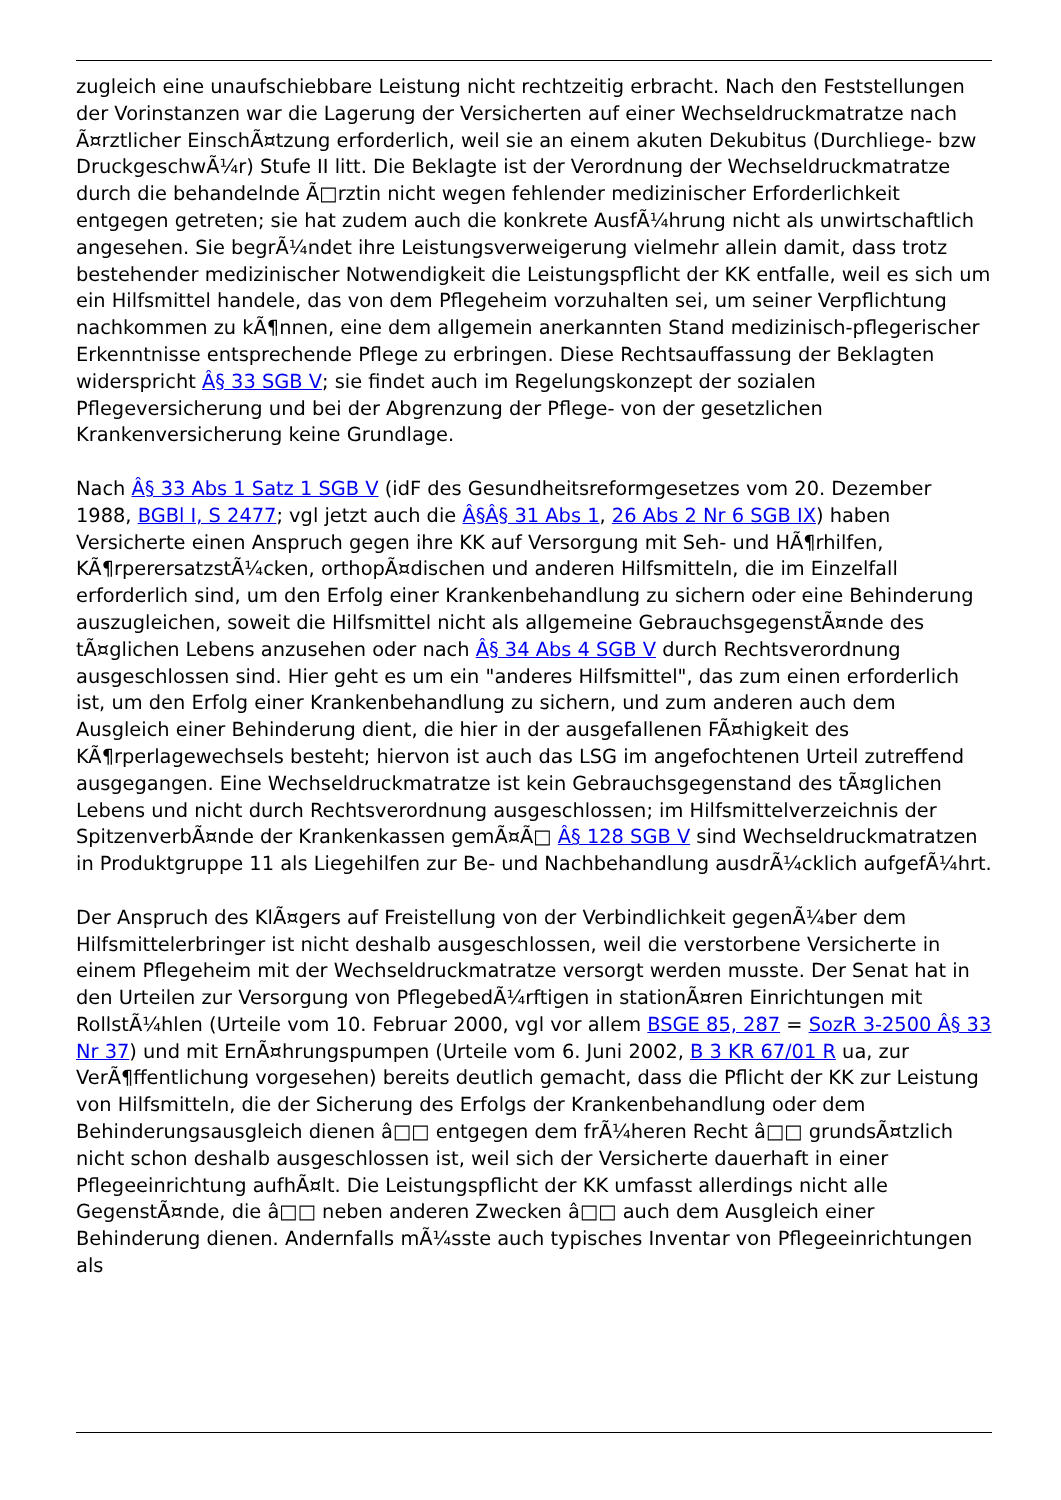zugleich eine unaufschiebbare Leistung nicht rechtzeitig erbracht. Nach den Feststellungen der Vorinstanzen war die Lagerung der Versicherten auf einer Wechseldruckmatratze nach Ã¤rztlicher EinschÃ¤tzung erforderlich, weil sie an einem akuten Dekubitus (Durchliege- bzw DruckgeschwÃ¼r) Stufe II litt. Die Beklagte ist der Verordnung der Wechseldruckmatratze durch die behandelnde Ã□rztin nicht wegen fehlender medizinischer Erforderlichkeit entgegen getreten; sie hat zudem auch die konkrete AusfÃ¼hrung nicht als unwirtschaftlich angesehen. Sie begrÃ¼ndet ihre Leistungsverweigerung vielmehr allein damit, dass trotz bestehender medizinischer Notwendigkeit die Leistungspflicht der KK entfalle, weil es sich um ein Hilfsmittel handele, das von dem Pflegeheim vorzuhalten sei, um seiner Verpflichtung nachkommen zu kÃ¶nnen, eine dem allgemein anerkannten Stand medizinisch-pflegerischer Erkenntnisse entsprechende Pflege zu erbringen. Diese Rechtsauffassung der Beklagten widerspricht Â§ 33 SGB V; sie findet auch im Regelungskonzept der sozialen Pflegeversicherung und bei der Abgrenzung der Pflege- von der gesetzlichen Krankenversicherung keine Grundlage.
Nach Â§ 33 Abs 1 Satz 1 SGB V (idF des Gesundheitsreformgesetzes vom 20. Dezember 1988, BGBl I, S 2477; vgl jetzt auch die Â§Â§ 31 Abs 1, 26 Abs 2 Nr 6 SGB IX) haben Versicherte einen Anspruch gegen ihre KK auf Versorgung mit Seh- und HÃ¶rhilfen, KÃ¶rperersatzstÃ¼cken, orthopÃ¤dischen und anderen Hilfsmitteln, die im Einzelfall erforderlich sind, um den Erfolg einer Krankenbehandlung zu sichern oder eine Behinderung auszugleichen, soweit die Hilfsmittel nicht als allgemeine GebrauchsgegenstÃ¤nde des tÃ¤glichen Lebens anzusehen oder nach Â§ 34 Abs 4 SGB V durch Rechtsverordnung ausgeschlossen sind. Hier geht es um ein "anderes Hilfsmittel", das zum einen erforderlich ist, um den Erfolg einer Krankenbehandlung zu sichern, und zum anderen auch dem Ausgleich einer Behinderung dient, die hier in der ausgefallenen FÃ¤higkeit des KÃ¶rperlagewechsels besteht; hiervon ist auch das LSG im angefochtenen Urteil zutreffend ausgegangen. Eine Wechseldruckmatratze ist kein Gebrauchsgegenstand des tÃ¤glichen Lebens und nicht durch Rechtsverordnung ausgeschlossen; im Hilfsmittelverzeichnis der SpitzenverbÃ¤nde der Krankenkassen gemÃ¤Ã□ Â§ 128 SGB V sind Wechseldruckmatratzen in Produktgruppe 11 als Liegehilfen zur Be- und Nachbehandlung ausdrÃ¼cklich aufgefÃ¼hrt.
Der Anspruch des KlÃ¤gers auf Freistellung von der Verbindlichkeit gegenÃ¼ber dem Hilfsmittelerbringer ist nicht deshalb ausgeschlossen, weil die verstorbene Versicherte in einem Pflegeheim mit der Wechseldruckmatratze versorgt werden musste. Der Senat hat in den Urteilen zur Versorgung von PflegebedÃ¼rftigen in stationÃ¤ren Einrichtungen mit RollstÃ¼hlen (Urteile vom 10. Februar 2000, vgl vor allem BSGE 85, 287 = SozR 3-2500 Â§ 33 Nr 37) und mit ErnÃ¤hrungspumpen (Urteile vom 6. Juni 2002, B 3 KR 67/01 R ua, zur VerÃ¶ffentlichung vorgesehen) bereits deutlich gemacht, dass die Pflicht der KK zur Leistung von Hilfsmitteln, die der Sicherung des Erfolgs der Krankenbehandlung oder dem Behinderungsausgleich dienen â□□ entgegen dem frÃ¼heren Recht â□□ grundsÃ¤tzlich nicht schon deshalb ausgeschlossen ist, weil sich der Versicherte dauerhaft in einer Pflegeeinrichtung aufhÃ¤lt. Die Leistungspflicht der KK umfasst allerdings nicht alle GegenstÃ¤nde, die â□□ neben anderen Zwecken â□□ auch dem Ausgleich einer Behinderung dienen. Andernfalls mÃ¼sste auch typisches Inventar von Pflegeeinrichtungen als